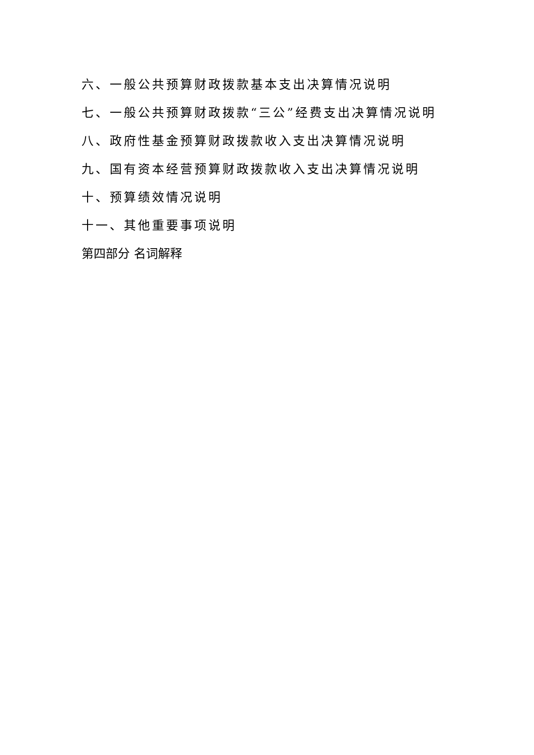六、一般公共预算财政拨款基本支出决算情况说明
七、一般公共预算财政拨款“三公”经费支出决算情况说明
八、政府性基金预算财政拨款收入支出决算情况说明
九、国有资本经营预算财政拨款收入支出决算情况说明
十、预算绩效情况说明
十一、其他重要事项说明
第四部分 名词解释